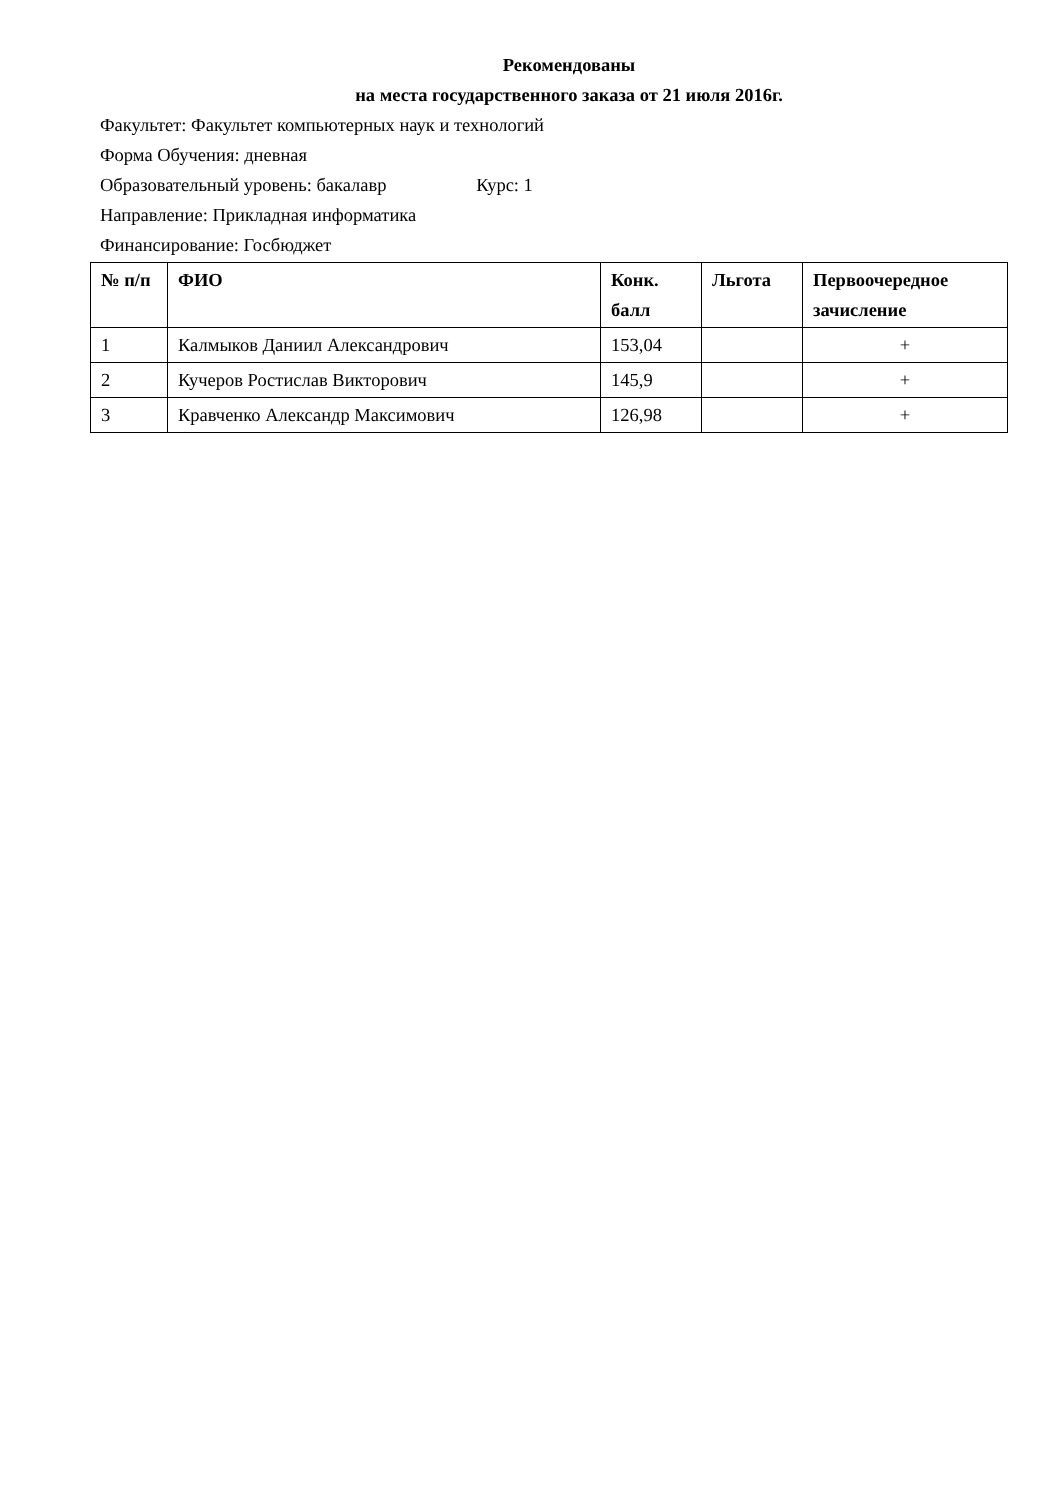Рекомендованы
на места государственного заказа от 21 июля 2016г.
Факультет: Факультет компьютерных наук и технологий
Форма Обучения: дневная
Образовательный уровень: бакалавр Курс: 1
Направление: Прикладная информатика
Финансирование: Госбюджет
| № п/п | ФИО | Конк. балл | Льгота | Первоочередное зачисление |
| --- | --- | --- | --- | --- |
| 1 | Калмыков Даниил Александрович | 153,04 | | + |
| 2 | Кучеров Ростислав Викторович | 145,9 | | + |
| 3 | Кравченко Александр Максимович | 126,98 | | + |